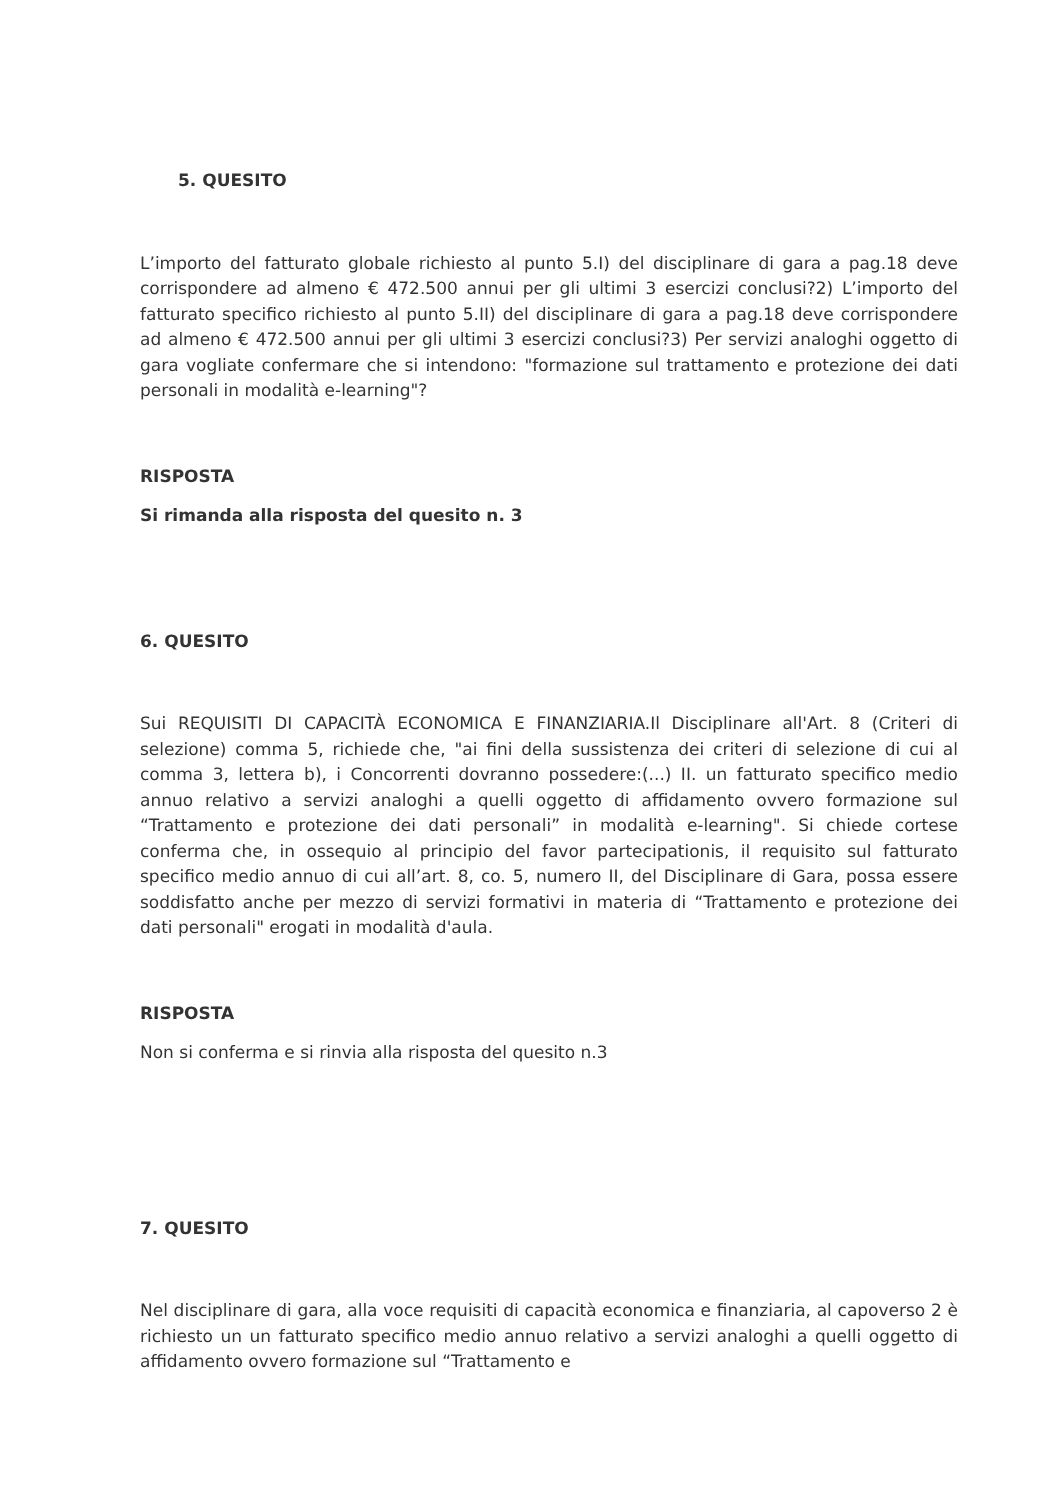5. QUESITO
L’importo del fatturato globale richiesto al punto 5.I) del disciplinare di gara a pag.18 deve corrispondere ad almeno € 472.500 annui per gli ultimi 3 esercizi conclusi?2) L’importo del fatturato specifico richiesto al punto 5.II) del disciplinare di gara a pag.18 deve corrispondere ad almeno € 472.500 annui per gli ultimi 3 esercizi conclusi?3) Per servizi analoghi oggetto di gara vogliate confermare che si intendono: "formazione sul trattamento e protezione dei dati personali in modalità e-learning"?
RISPOSTA
Si rimanda alla risposta del quesito n. 3
6. QUESITO
Sui REQUISITI DI CAPACITÀ ECONOMICA E FINANZIARIA.Il Disciplinare all'Art. 8 (Criteri di selezione) comma 5, richiede che, "ai fini della sussistenza dei criteri di selezione di cui al comma 3, lettera b), i Concorrenti dovranno possedere:(...) II. un fatturato specifico medio annuo relativo a servizi analoghi a quelli oggetto di affidamento ovvero formazione sul “Trattamento e protezione dei dati personali” in modalità e-learning". Si chiede cortese conferma che, in ossequio al principio del favor partecipationis, il requisito sul fatturato specifico medio annuo di cui all’art. 8, co. 5, numero II, del Disciplinare di Gara, possa essere soddisfatto anche per mezzo di servizi formativi in materia di “Trattamento e protezione dei dati personali" erogati in modalità d'aula.
RISPOSTA
Non si conferma e si rinvia alla risposta del quesito n.3
7. QUESITO
Nel disciplinare di gara, alla voce requisiti di capacità economica e finanziaria, al capoverso 2 è richiesto un un fatturato specifico medio annuo relativo a servizi analoghi a quelli oggetto di affidamento ovvero formazione sul “Trattamento e